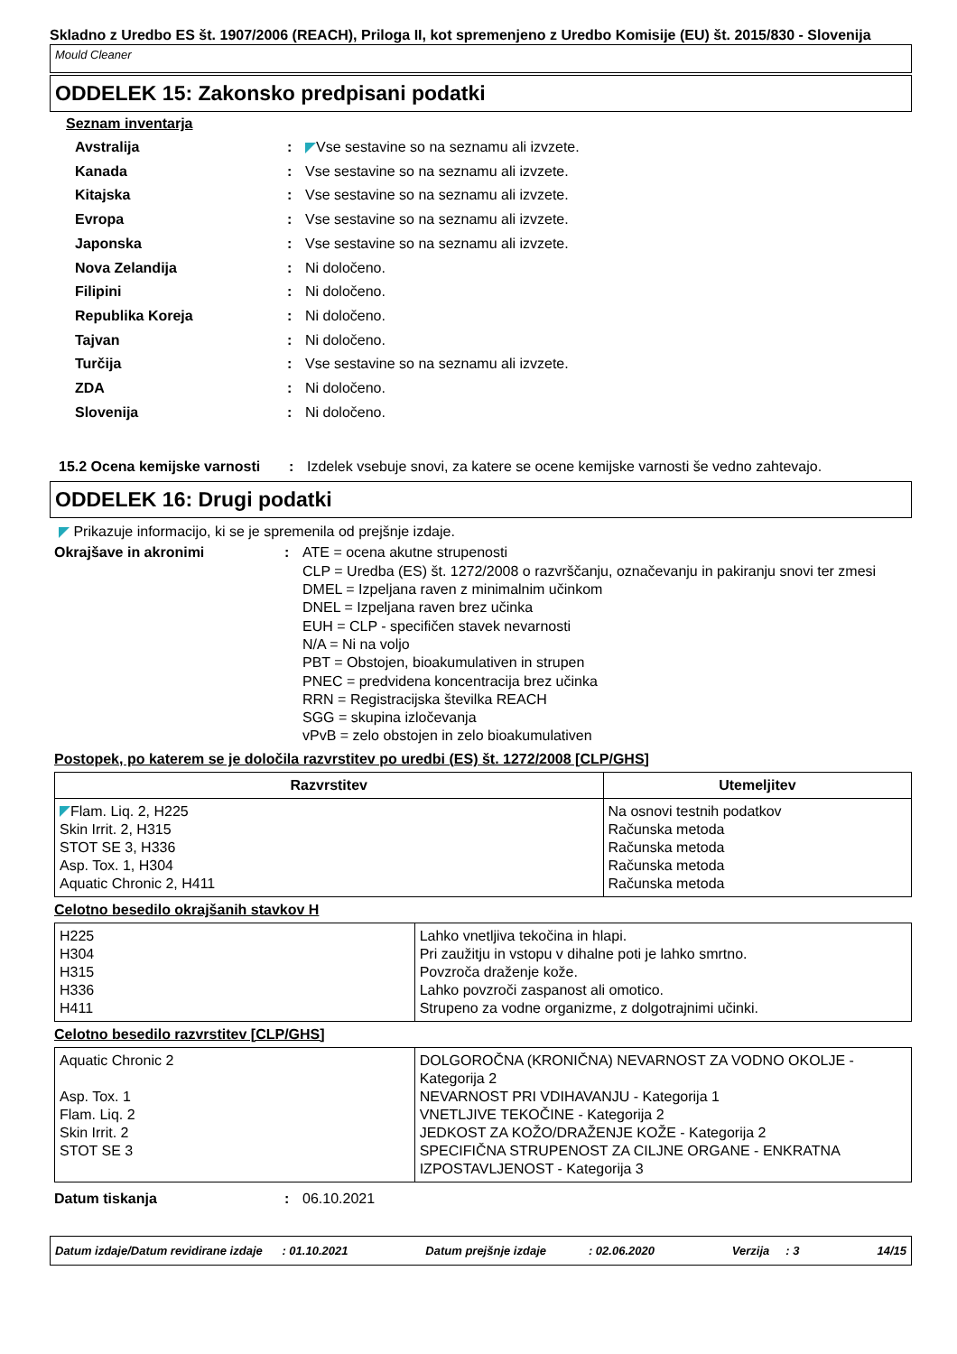Skladno z Uredbo ES št. 1907/2006 (REACH), Priloga II, kot spremenjeno z Uredbo Komisije (EU) št. 2015/830 - Slovenija
Mould Cleaner
ODDELEK 15: Zakonsko predpisani podatki
Seznam inventarja
Avstralija: Vse sestavine so na seznamu ali izvzete.
Kanada: Vse sestavine so na seznamu ali izvzete.
Kitajska: Vse sestavine so na seznamu ali izvzete.
Evropa: Vse sestavine so na seznamu ali izvzete.
Japonska: Vse sestavine so na seznamu ali izvzete.
Nova Zelandija: Ni določeno.
Filipini: Ni določeno.
Republika Koreja: Ni določeno.
Tajvan: Ni določeno.
Turčija: Vse sestavine so na seznamu ali izvzete.
ZDA: Ni določeno.
Slovenija: Ni določeno.
15.2 Ocena kemijske varnosti: Izdelek vsebuje snovi, za katere se ocene kemijske varnosti še vedno zahtevajo.
ODDELEK 16: Drugi podatki
Prikazuje informacijo, ki se je spremenila od prejšnje izdaje.
Okrajšave in akronimi: ATE = ocena akutne strupenosti
CLP = Uredba (ES) št. 1272/2008 o razvrščanju, označevanju in pakiranju snovi ter zmesi
DMEL = Izpeljana raven z minimalnim učinkom
DNEL = Izpeljana raven brez učinka
EUH = CLP - specifičen stavek nevarnosti
N/A = Ni na voljo
PBT = Obstojen, bioakumulativen in strupen
PNEC = predvidena koncentracija brez učinka
RRN = Registracijska številka REACH
SGG = skupina izločevanja
vPvB = zelo obstojen in zelo bioakumulativen
Postopek, po katerem se je določila razvrstitev po uredbi (ES) št. 1272/2008 [CLP/GHS]
| Razvrstitev | Utemeljitev |
| --- | --- |
| Flam. Liq. 2, H225 Skin Irrit. 2, H315 STOT SE 3, H336 Asp. Tox. 1, H304 Aquatic Chronic 2, H411 | Na osnovi testnih podatkov Računska metoda Računska metoda Računska metoda Računska metoda |
Celotno besedilo okrajšanih stavkov H
| H225 H304 H315 H336 H411 | Lahko vnetljiva tekočina in hlapi. Pri zaužitju in vstopu v dihalne poti je lahko smrtno. Povzroča draženje kože. Lahko povzroči zaspanost ali omotico. Strupeno za vodne organizme, z dolgotrajnimi učinki. |
Celotno besedilo razvrstitev [CLP/GHS]
| Aquatic Chronic 2 Asp. Tox. 1 Flam. Liq. 2 Skin Irrit. 2 STOT SE 3 | DOLGOROČNA (KRONIČNA) NEVARNOST ZA VODNO OKOLJE - Kategorija 2 NEVARNOST PRI VDIHAVANJU - Kategorija 1 VNETLJIVE TEKOČINE - Kategorija 2 JEDKOST ZA KOŽO/DRAŽENJE KOŽE - Kategorija 2 SPECIFIČNA STRUPENOST ZA CILJNE ORGANE - ENKRATNA IZPOSTAVLJENOST - Kategorija 3 |
Datum tiskanja: 06.10.2021
Datum izdaje/Datum revidirane izdaje : 01.10.2021 Datum prejšnje izdaje : 02.06.2020 Verzija : 3 14/15